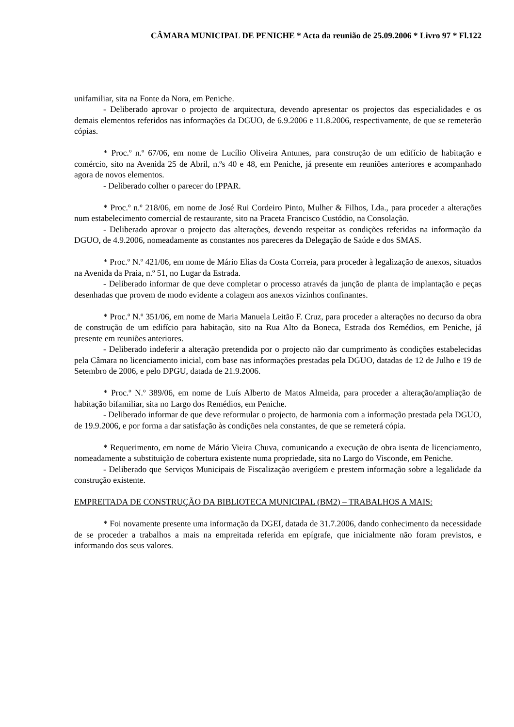CÂMARA MUNICIPAL DE PENICHE * Acta da reunião de 25.09.2006 * Livro 97 * Fl.122
unifamiliar, sita na Fonte da Nora, em Peniche.
- Deliberado aprovar o projecto de arquitectura, devendo apresentar os projectos das especialidades e os demais elementos referidos nas informações da DGUO, de 6.9.2006 e 11.8.2006, respectivamente, de que se remeterão cópias.
* Proc.º n.º 67/06, em nome de Lucílio Oliveira Antunes, para construção de um edifício de habitação e comércio, sito na Avenida 25 de Abril, n.ºs 40 e 48, em Peniche, já presente em reuniões anteriores e acompanhado agora de novos elementos.
- Deliberado colher o parecer do IPPAR.
* Proc.º n.º 218/06, em nome de José Rui Cordeiro Pinto, Mulher & Filhos, Lda., para proceder a alterações num estabelecimento comercial de restaurante, sito na Praceta Francisco Custódio, na Consolação.
- Deliberado aprovar o projecto das alterações, devendo respeitar as condições referidas na informação da DGUO, de 4.9.2006, nomeadamente as constantes nos pareceres da Delegação de Saúde e dos SMAS.
* Proc.º N.º 421/06, em nome de Mário Elias da Costa Correia, para proceder à legalização de anexos, situados na Avenida da Praia, n.º 51, no Lugar da Estrada.
- Deliberado informar de que deve completar o processo através da junção de planta de implantação e peças desenhadas que provem de modo evidente a colagem aos anexos vizinhos confinantes.
* Proc.º N.º 351/06, em nome de Maria Manuela Leitão F. Cruz, para proceder a alterações no decurso da obra de construção de um edifício para habitação, sito na Rua Alto da Boneca, Estrada dos Remédios, em Peniche, já presente em reuniões anteriores.
- Deliberado indeferir a alteração pretendida por o projecto não dar cumprimento às condições estabelecidas pela Câmara no licenciamento inicial, com base nas informações prestadas pela DGUO, datadas de 12 de Julho e 19 de Setembro de 2006, e pelo DPGU, datada de 21.9.2006.
* Proc.º N.º 389/06, em nome de Luís Alberto de Matos Almeida, para proceder a alteração/ampliação de habitação bifamiliar, sita no Largo dos Remédios, em Peniche.
- Deliberado informar de que deve reformular o projecto, de harmonia com a informação prestada pela DGUO, de 19.9.2006, e por forma a dar satisfação às condições nela constantes, de que se remeterá cópia.
* Requerimento, em nome de Mário Vieira Chuva, comunicando a execução de obra isenta de licenciamento, nomeadamente a substituição de cobertura existente numa propriedade, sita no Largo do Visconde, em Peniche.
- Deliberado que Serviços Municipais de Fiscalização averigúem e prestem informação sobre a legalidade da construção existente.
EMPREITADA DE CONSTRUÇÃO DA BIBLIOTECA MUNICIPAL (BM2) – TRABALHOS A MAIS:
* Foi novamente presente uma informação da DGEI, datada de 31.7.2006, dando conhecimento da necessidade de se proceder a trabalhos a mais na empreitada referida em epígrafe, que inicialmente não foram previstos, e informando dos seus valores.